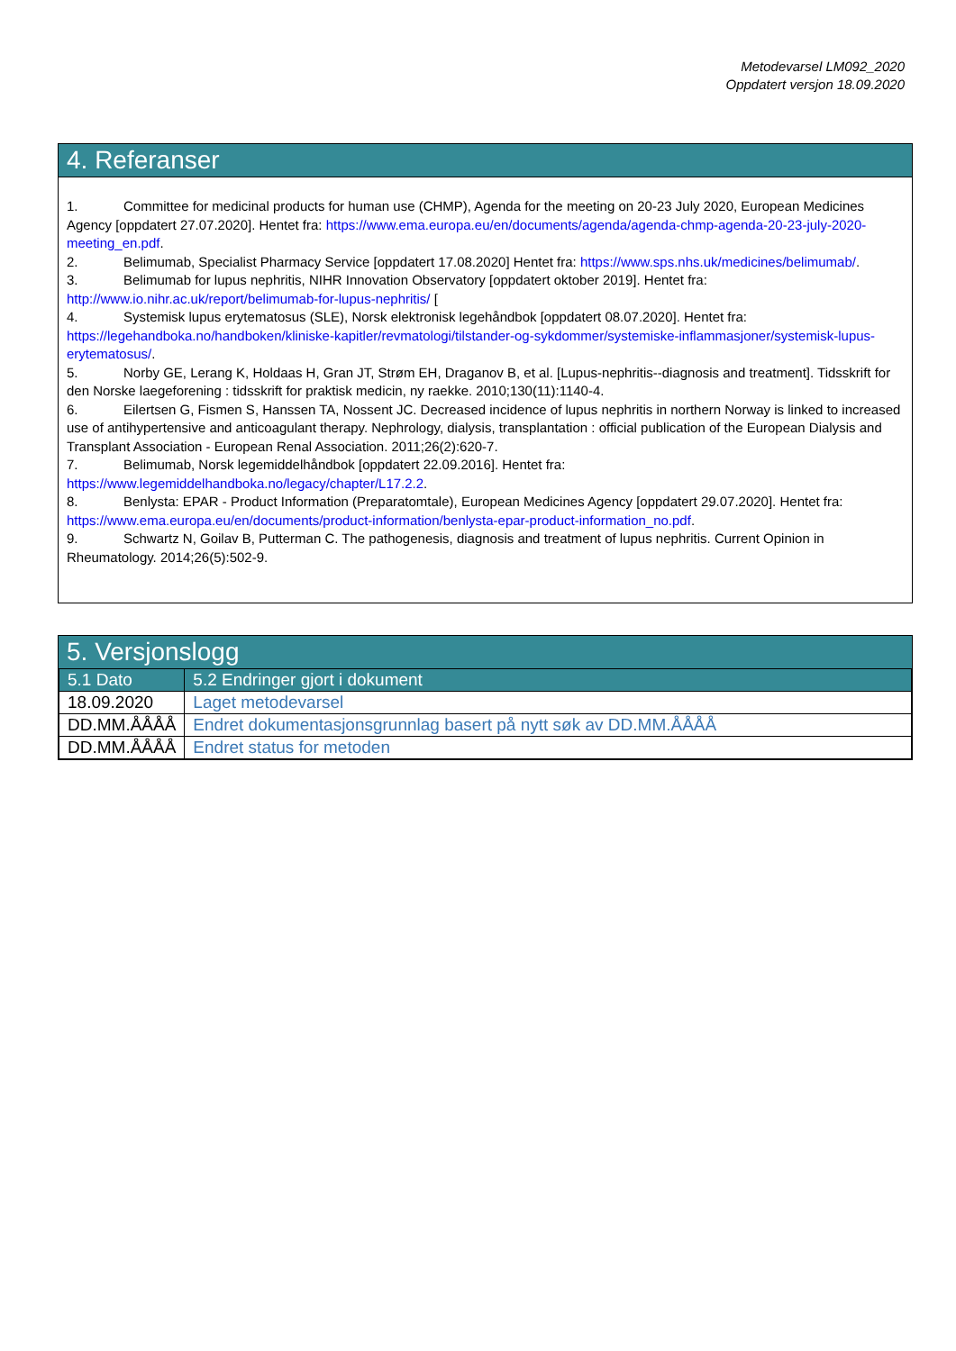Metodevarsel LM092_2020
Oppdatert versjon 18.09.2020
4. Referanser
1. Committee for medicinal products for human use (CHMP), Agenda for the meeting on 20-23 July 2020, European Medicines Agency [oppdatert 27.07.2020]. Hentet fra: https://www.ema.europa.eu/en/documents/agenda/agenda-chmp-agenda-20-23-july-2020-meeting_en.pdf.
2. Belimumab, Specialist Pharmacy Service [oppdatert 17.08.2020] Hentet fra: https://www.sps.nhs.uk/medicines/belimumab/.
3. Belimumab for lupus nephritis, NIHR Innovation Observatory [oppdatert oktober 2019]. Hentet fra: http://www.io.nihr.ac.uk/report/belimumab-for-lupus-nephritis/ [
4. Systemisk lupus erytematosus (SLE), Norsk elektronisk legehåndbok [oppdatert 08.07.2020]. Hentet fra: https://legehandboka.no/handboken/kliniske-kapitler/revmatologi/tilstander-og-sykdommer/systemiske-inflammasjoner/systemisk-lupus-erytematosus/.
5. Norby GE, Lerang K, Holdaas H, Gran JT, Strøm EH, Draganov B, et al. [Lupus-nephritis--diagnosis and treatment]. Tidsskrift for den Norske laegeforening : tidsskrift for praktisk medicin, ny raekke. 2010;130(11):1140-4.
6. Eilertsen G, Fismen S, Hanssen TA, Nossent JC. Decreased incidence of lupus nephritis in northern Norway is linked to increased use of antihypertensive and anticoagulant therapy. Nephrology, dialysis, transplantation : official publication of the European Dialysis and Transplant Association - European Renal Association. 2011;26(2):620-7.
7. Belimumab, Norsk legemiddelhåndbok [oppdatert 22.09.2016]. Hentet fra: https://www.legemiddelhandboka.no/legacy/chapter/L17.2.2.
8. Benlysta: EPAR - Product Information (Preparatomtale), European Medicines Agency [oppdatert 29.07.2020]. Hentet fra: https://www.ema.europa.eu/en/documents/product-information/benlysta-epar-product-information_no.pdf.
9. Schwartz N, Goilav B, Putterman C. The pathogenesis, diagnosis and treatment of lupus nephritis. Current Opinion in Rheumatology. 2014;26(5):502-9.
5. Versjonslogg
| 5.1 Dato | 5.2 Endringer gjort i dokument |
| --- | --- |
| 18.09.2020 | Laget metodevarsel |
| DD.MM.ÅÅÅÅ | Endret dokumentasjonsgrunnlag basert på nytt søk av DD.MM.ÅÅÅÅ |
| DD.MM.ÅÅÅÅ | Endret status for metoden |